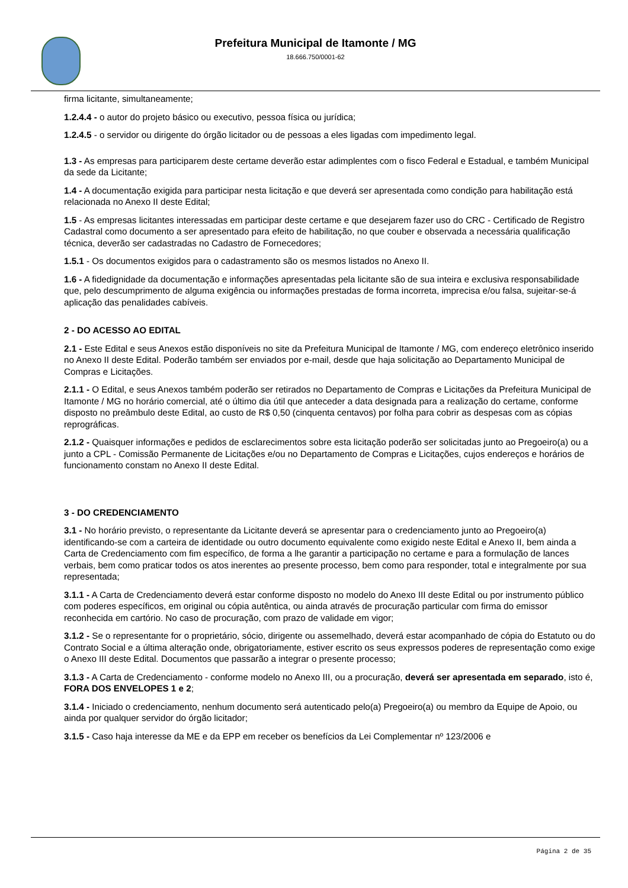Prefeitura Municipal de Itamonte / MG
18.666.750/0001-62
firma licitante, simultaneamente;
1.2.4.4 - o autor do projeto básico ou executivo, pessoa física ou jurídica;
1.2.4.5 - o servidor ou dirigente do órgão licitador ou de pessoas a eles ligadas com impedimento legal.
1.3 - As empresas para participarem deste certame deverão estar adimplentes com o fisco Federal e Estadual, e também Municipal da sede da Licitante;
1.4 - A documentação exigida para participar nesta licitação e que deverá ser apresentada como condição para habilitação está relacionada no Anexo II deste Edital;
1.5 - As empresas licitantes interessadas em participar deste certame e que desejarem fazer uso do CRC - Certificado de Registro Cadastral como documento a ser apresentado para efeito de habilitação, no que couber e observada a necessária qualificação técnica, deverão ser cadastradas no Cadastro de Fornecedores;
1.5.1 - Os documentos exigidos para o cadastramento são os mesmos listados no Anexo II.
1.6 - A fidedignidade da documentação e informações apresentadas pela licitante são de sua inteira e exclusiva responsabilidade que, pelo descumprimento de alguma exigência ou informações prestadas de forma incorreta, imprecisa e/ou falsa, sujeitar-se-á aplicação das penalidades cabíveis.
2 - DO ACESSO AO EDITAL
2.1 - Este Edital e seus Anexos estão disponíveis no site da Prefeitura Municipal de Itamonte / MG, com endereço eletrônico inserido no Anexo II deste Edital. Poderão também ser enviados por e-mail, desde que haja solicitação ao Departamento Municipal de Compras e Licitações.
2.1.1 - O Edital, e seus Anexos também poderão ser retirados no Departamento de Compras e Licitações da Prefeitura Municipal de Itamonte / MG no horário comercial, até o último dia útil que anteceder a data designada para a realização do certame, conforme disposto no preâmbulo deste Edital, ao custo de R$ 0,50 (cinquenta centavos) por folha para cobrir as despesas com as cópias reprográficas.
2.1.2 - Quaisquer informações e pedidos de esclarecimentos sobre esta licitação poderão ser solicitadas junto ao Pregoeiro(a) ou a junto a CPL - Comissão Permanente de Licitações e/ou no Departamento de Compras e Licitações, cujos endereços e horários de funcionamento constam no Anexo II deste Edital.
3 - DO CREDENCIAMENTO
3.1 - No horário previsto, o representante da Licitante deverá se apresentar para o credenciamento junto ao Pregoeiro(a) identificando-se com a carteira de identidade ou outro documento equivalente como exigido neste Edital e Anexo II, bem ainda a Carta de Credenciamento com fim específico, de forma a lhe garantir a participação no certame e para a formulação de lances verbais, bem como praticar todos os atos inerentes ao presente processo, bem como para responder, total e integralmente por sua representada;
3.1.1 - A Carta de Credenciamento deverá estar conforme disposto no modelo do Anexo III deste Edital ou por instrumento público com poderes específicos, em original ou cópia autêntica, ou ainda através de procuração particular com firma do emissor reconhecida em cartório. No caso de procuração, com prazo de validade em vigor;
3.1.2 - Se o representante for o proprietário, sócio, dirigente ou assemelhado, deverá estar acompanhado de cópia do Estatuto ou do Contrato Social e a última alteração onde, obrigatoriamente, estiver escrito os seus expressos poderes de representação como exige o Anexo III deste Edital. Documentos que passarão a integrar o presente processo;
3.1.3 - A Carta de Credenciamento - conforme modelo no Anexo III, ou a procuração, deverá ser apresentada em separado, isto é, FORA DOS ENVELOPES 1 e 2;
3.1.4 - Iniciado o credenciamento, nenhum documento será autenticado pelo(a) Pregoeiro(a) ou membro da Equipe de Apoio, ou ainda por qualquer servidor do órgão licitador;
3.1.5 - Caso haja interesse da ME e da EPP em receber os benefícios da Lei Complementar nº 123/2006 e
Página 2 de 35